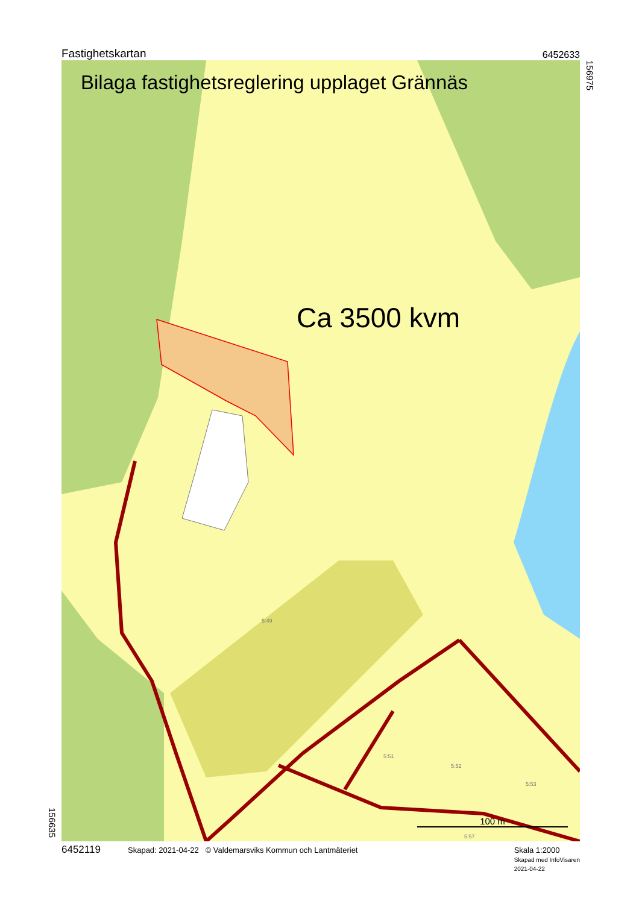Fastighetskartan 6452633
156975
156635
Bilaga fastighetsreglering upplaget Grännäs
Ca 3500 kvm
5:49
5:51
5:52
5:53
5:57
100 m
6452119 Skapad: 2021-04-22 © Valdemarsviks Kommun och Lantmäteriet Skala 1:2000
Skapad med InfoVisaren
2021-04-22